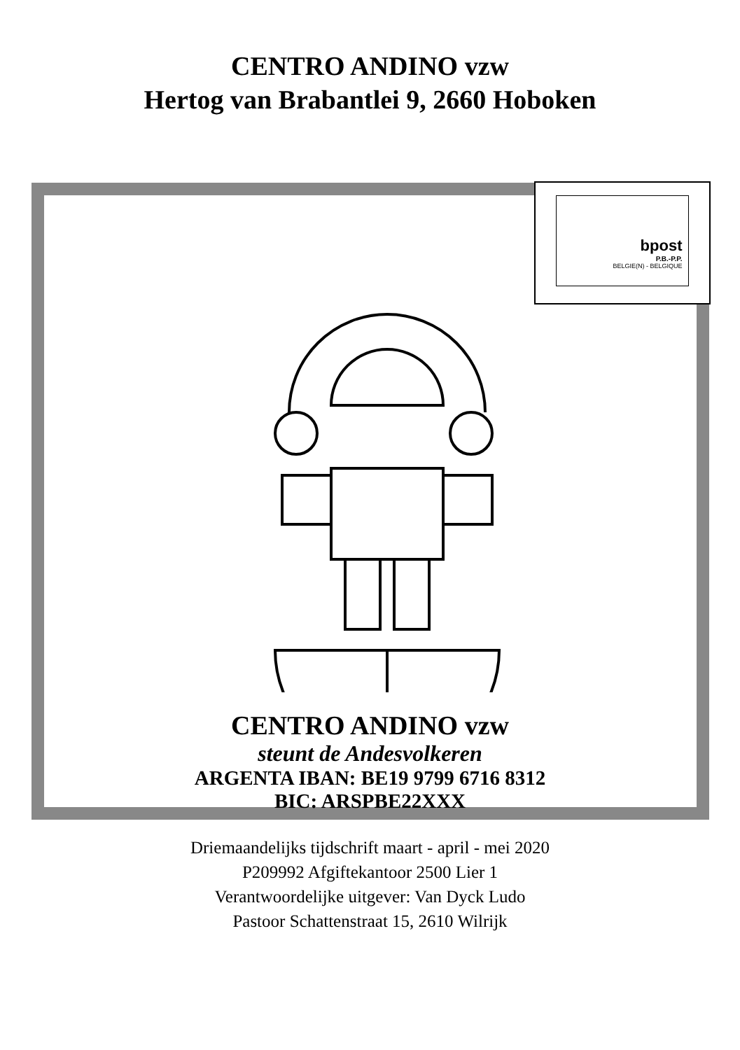CENTRO ANDINO vzw
Hertog van Brabantlei 9, 2660 Hoboken
bpost
P.B.-P.P.
BELGIE(N) - BELGIQUE
CENTRO ANDINO vzw
steunt de Andesvolkeren
ARGENTA IBAN: BE19 9799 6716 8312
BIC: ARSPBE22XXX
Driemaandelijks tijdschrift maart - april - mei 2020
P209992 Afgiftekantoor 2500 Lier 1
Verantwoordelijke uitgever: Van Dyck Ludo
Pastoor Schattenstraat 15, 2610 Wilrijk